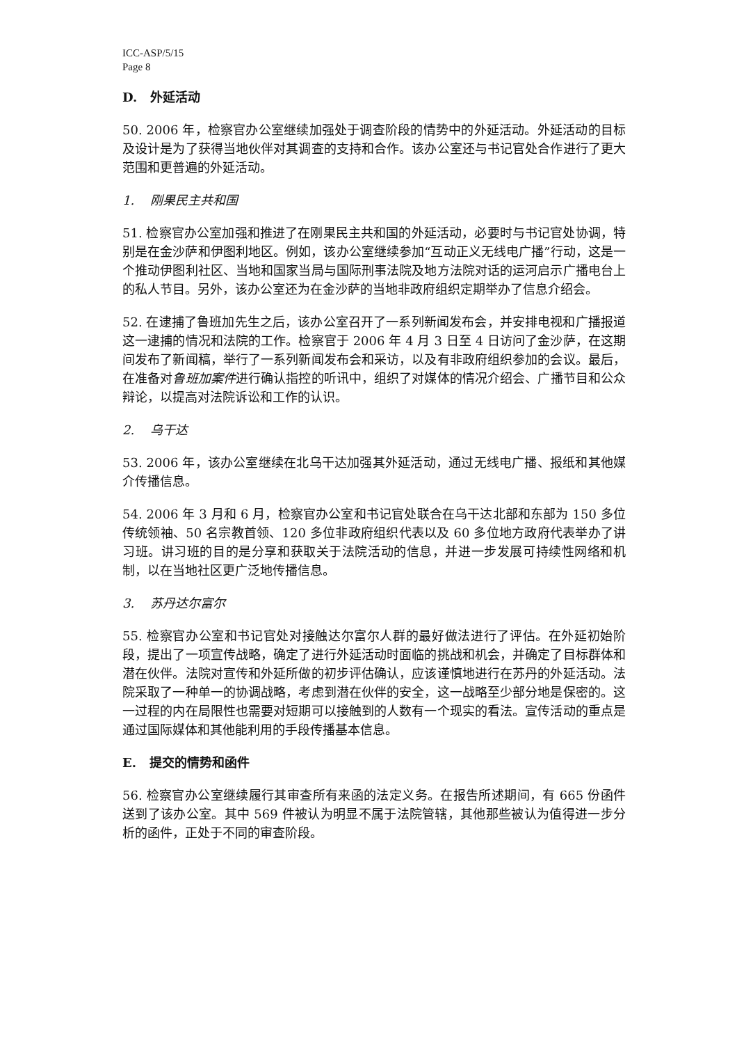ICC-ASP/5/15
Page 8
D. 外延活动
50. 2006 年，检察官办公室继续加强处于调查阶段的情势中的外延活动。外延活动的目标及设计是为了获得当地伙伴对其调查的支持和合作。该办公室还与书记官处合作进行了更大范围和更普遍的外延活动。
1. 刚果民主共和国
51. 检察官办公室加强和推进了在刚果民主共和国的外延活动，必要时与书记官处协调，特别是在金沙萨和伊图利地区。例如，该办公室继续参加“互动正义无线电广播”行动，这是一个推动伊图利社区、当地和国家当局与国际刑事法院及地方法院对话的运河启示广播电台上的私人节目。另外，该办公室还为在金沙萨的当地非政府组织定期举办了信息介绍会。
52. 在逮捕了鲁班加先生之后，该办公室召开了一系列新闻发布会，并安排电视和广播报道这一逮捕的情况和法院的工作。检察官于 2006 年 4 月 3 日至 4 日访问了金沙萨，在这期间发布了新闻稿，举行了一系列新闻发布会和采访，以及有非政府组织参加的会议。最后，在准备对鲁班加案件进行确认指控的听讯中，组织了对媒体的情况介绍会、广播节目和公众辩论，以提高对法院诉讼和工作的认识。
2. 乌干达
53. 2006 年，该办公室继续在北乌干达加强其外延活动，通过无线电广播、报纸和其他媒介传播信息。
54. 2006 年 3 月和 6 月，检察官办公室和书记官处联合在乌干达北部和东部为 150 多位传统领袖、50 名宗教首领、120 多位非政府组织代表以及 60 多位地方政府代表举办了讲习班。讲习班的目的是分享和获取关于法院活动的信息，并进一步发展可持续性网络和机制，以在当地社区更广泛地传播信息。
3. 苏丹达尔富尔
55. 检察官办公室和书记官处对接触达尔富尔人群的最好做法进行了评估。在外延初始阶段，提出了一项宣传战略，确定了进行外延活动时面临的挑战和机会，并确定了目标群体和潜在伙伴。法院对宣传和外延所做的初步评估确认，应该谨慎地进行在苏丹的外延活动。法院采取了一种单一的协调战略，考虑到潜在伙伴的安全，这一战略至少部分地是保密的。这一过程的内在局限性也需要对短期可以接触到的人数有一个现实的看法。宣传活动的重点是通过国际媒体和其他能利用的手段传播基本信息。
E. 提交的情势和函件
56. 检察官办公室继续履行其审查所有来函的法定义务。在报告所述期间，有 665 份函件送到了该办公室。其中 569 件被认为明显不属于法院管辖，其他那些被认为值得进一步分析的函件，正处于不同的审查阶段。